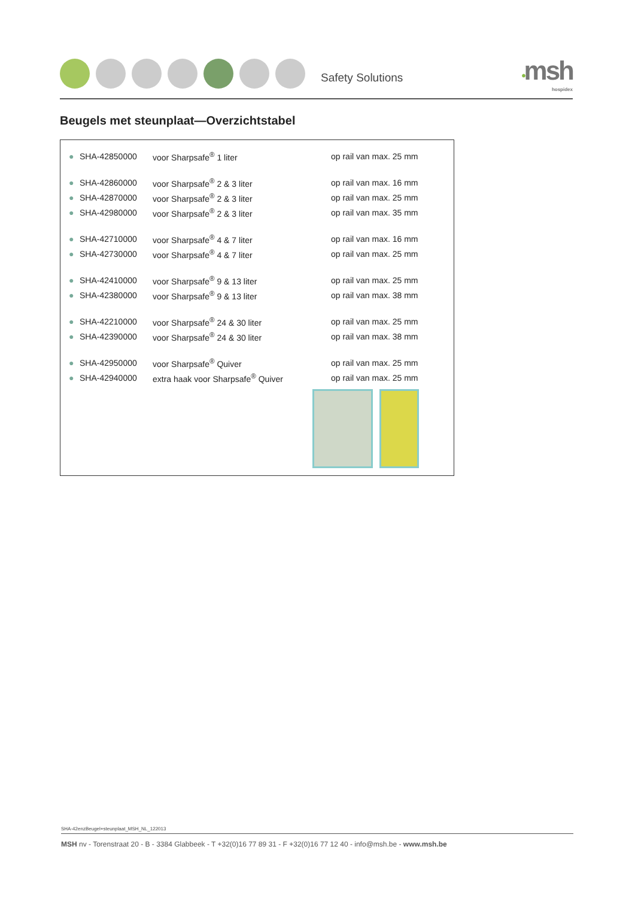Safety Solutions
•msh
hospidex
Beugels met steunplaat—Overzichtstabel
| ● | SHA-42850000 | voor Sharpsafe<sup>®</sup> 1 liter | op rail van max. 25 mm |
| ● | SHA-42860000 | voor Sharpsafe<sup>®</sup> 2 & 3 liter | op rail van max. 16 mm |
| ● | SHA-42870000 | voor Sharpsafe<sup>®</sup> 2 & 3 liter | op rail van max. 25 mm |
| ● | SHA-42980000 | voor Sharpsafe<sup>®</sup> 2 & 3 liter | op rail van max. 35 mm |
| ● | SHA-42710000 | voor Sharpsafe<sup>®</sup> 4 & 7 liter | op rail van max. 16 mm |
| ● | SHA-42730000 | voor Sharpsafe<sup>®</sup> 4 & 7 liter | op rail van max. 25 mm |
| ● | SHA-42410000 | voor Sharpsafe<sup>®</sup> 9 & 13 liter | op rail van max. 25 mm |
| ● | SHA-42380000 | voor Sharpsafe<sup>®</sup> 9 & 13 liter | op rail van max. 38 mm |
| ● | SHA-42210000 | voor Sharpsafe<sup>®</sup> 24 & 30 liter | op rail van max. 25 mm |
| ● | SHA-42390000 | voor Sharpsafe<sup>®</sup> 24 & 30 liter | op rail van max. 38 mm |
| ● | SHA-42950000 | voor Sharpsafe<sup>®</sup> Quiver | op rail van max. 25 mm |
| ● | SHA-42940000 | extra haak voor Sharpsafe<sup>®</sup> Quiver | op rail van max. 25 mm |
SHA-42enzBeugel+steunplaat_MSH_NL_122013
MSH nv - Torenstraat 20 - B - 3384 Glabbeek - T +32(0)16 77 89 31 - F +32(0)16 77 12 40 - info@msh.be - www.msh.be